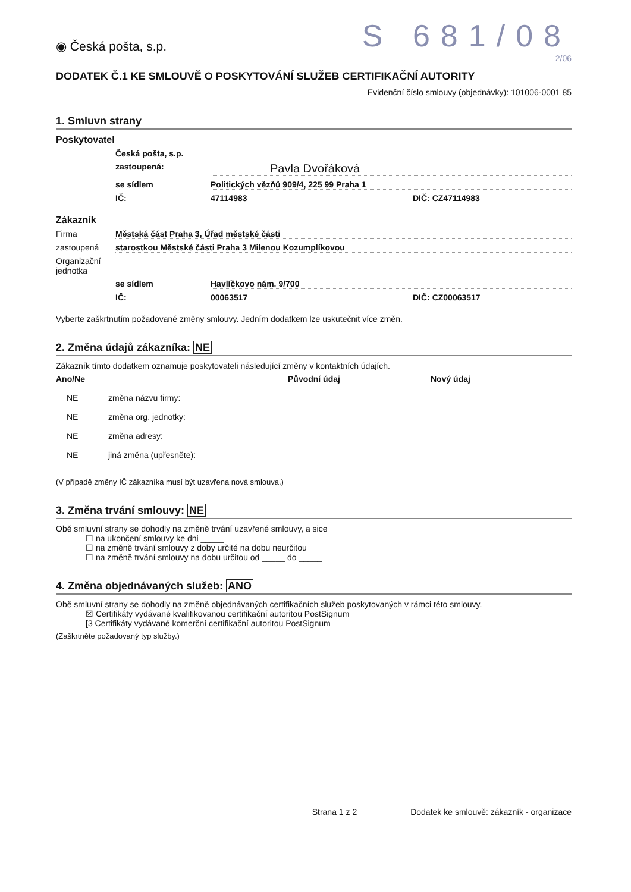◉ Česká pošta, s.p.
S 681/08
2/06
DODATEK Č.1 KE SMLOUVĚ O POSKYTOVÁNÍ SLUŽEB CERTIFIKAČNÍ AUTORITY
Evidenční číslo smlouvy (objednávky): 101006-0001 85
1. Smluvn strany
Poskytovatel
Česká pošta, s.p.
zastoupená: Pavla Dvořáková
se sídlem Politických vězňů 909/4, 225 99 Praha 1
IČ: 47114983 DIČ: CZ47114983
Zákazník
Firma Městská část Praha 3, Úřad městské části
zastoupená starostkou Městské části Praha 3 Milenou Kozumplíkovou
Organizační jednotka
se sídlem Havlíčkovo nám. 9/700
IČ: 00063517 DIČ: CZ00063517
Vyberte zaškrtnutím požadované změny smlouvy. Jedním dodatkem lze uskutečnit více změn.
2. Změna údajů zákazníka: NE
Zákazník tímto dodatkem oznamuje poskytovateli následující změny v kontaktních údajích.
Ano/Ne Původní údaj Nový údaj
NE změna názvu firmy:
NE změna org. jednotky:
NE změna adresy:
NE jiná změna (upřesněte):
(V případě změny IČ zákazníka musí být uzavřena nová smlouva.)
3. Změna trvání smlouvy: NE
Obě smluvní strany se dohodly na změně trvání uzavřené smlouvy, a sice
☐ na ukončení smlouvy ke dni _____
☐ na změně trvání smlouvy z doby určité na dobu neurčitou
☐ na změně trvání smlouvy na dobu určitou od _____ do _____
4. Změna objednávaných služeb: ANO
Obě smluvní strany se dohodly na změně objednávaných certifikačních služeb poskytovaných v rámci této smlouvy.
☒ Certifikáty vydávané kvalifikovanou certifikační autoritou PostSignum
[3 Certifikáty vydávané komerční certifikační autoritou PostSignum
(Zaškrtněte požadovaný typ služby.)
Strana 1 z 2 Dodatek ke smlouvě: zákazník - organizace